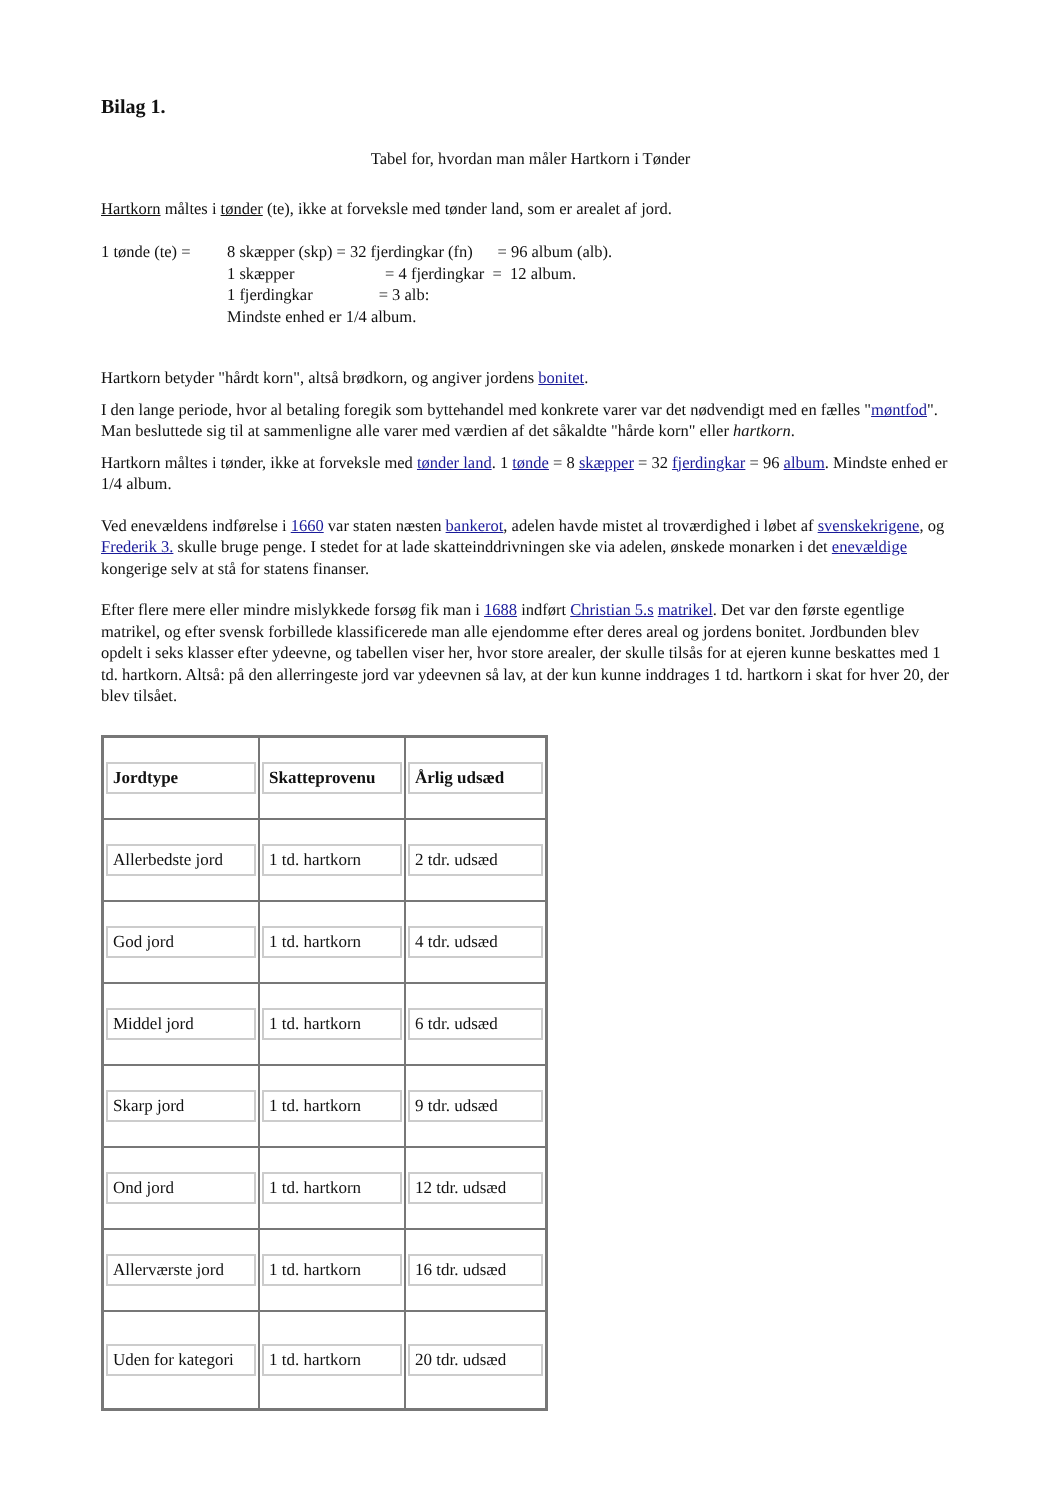Bilag 1.
Tabel for, hvordan man måler Hartkorn i Tønder
Hartkorn måltes i tønder (te), ikke at forveksle med tønder land, som er arealet af jord.
| 1 tønde (te) = | 8 skæpper (skp) = 32 fjerdingkar (fn) = 96 album (alb). 1 skæpper = 4 fjerdingkar = 12 album. 1 fjerdingkar = 3 alb: Mindste enhed er 1/4 album. |
Hartkorn betyder "hårdt korn", altså brødkorn, og angiver jordens bonitet.
I den lange periode, hvor al betaling foregik som byttehandel med konkrete varer var det nødvendigt med en fælles "møntfod". Man besluttede sig til at sammenligne alle varer med værdien af det såkaldte "hårde korn" eller hartkorn.
Hartkorn måltes i tønder, ikke at forveksle med tønder land. 1 tønde = 8 skæpper = 32 fjerdingkar = 96 album. Mindste enhed er 1/4 album.
Ved enevældens indførelse i 1660 var staten næsten bankerot, adelen havde mistet al troværdighed i løbet af svenskekrigene, og Frederik 3. skulle bruge penge. I stedet for at lade skatteinddrivningen ske via adelen, ønskede monarken i det enevældige kongerige selv at stå for statens finanser.
Efter flere mere eller mindre mislykkede forsøg fik man i 1688 indført Christian 5.s matrikel. Det var den første egentlige matrikel, og efter svensk forbillede klassificerede man alle ejendomme efter deres areal og jordens bonitet. Jordbunden blev opdelt i seks klasser efter ydeevne, og tabellen viser her, hvor store arealer, der skulle tilsås for at ejeren kunne beskattes med 1 td. hartkorn. Altså: på den allerringeste jord var ydeevnen så lav, at der kun kunne inddrages 1 td. hartkorn i skat for hver 20, der blev tilsået.
| Jordtype | Skatteprovenu | Årlig udsæd |
| --- | --- | --- |
| Allerbedste jord | 1 td. hartkorn | 2 tdr. udsæd |
| God jord | 1 td. hartkorn | 4 tdr. udsæd |
| Middel jord | 1 td. hartkorn | 6 tdr. udsæd |
| Skarp jord | 1 td. hartkorn | 9 tdr. udsæd |
| Ond jord | 1 td. hartkorn | 12 tdr. udsæd |
| Allerværste jord | 1 td. hartkorn | 16 tdr. udsæd |
| Uden for kategori | 1 td. hartkorn | 20 tdr. udsæd |